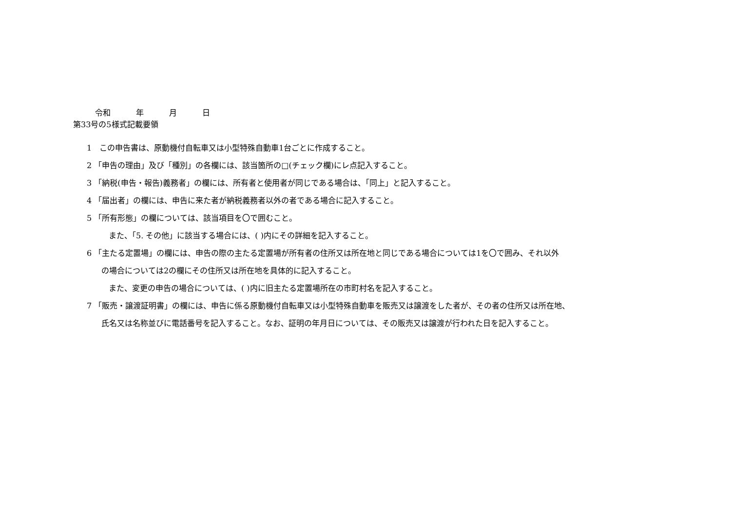令和 年 月 日
第33号の5様式記載要領
1　この申告書は、原動機付自転車又は小型特殊自動車1台ごとに作成すること。
2 「申告の理由」及び「種別」の各欄には、該当箇所の□(チェック欄)にレ点記入すること。
3 「納税(申告・報告)義務者」の欄には、所有者と使用者が同じである場合は、「同上」と記入すること。
4 「届出者」の欄には、申告に来た者が納税義務者以外の者である場合に記入すること。
5 「所有形態」の欄については、該当項目を〇で囲むこと。
また、「5. その他」に該当する場合には、( )内にその詳細を記入すること。
6 「主たる定置場」の欄には、申告の際の主たる定置場が所有者の住所又は所在地と同じである場合については1を〇で囲み、それ以外
の場合については2の欄にその住所又は所在地を具体的に記入すること。
また、変更の申告の場合については、( )内に旧主たる定置場所在の市町村名を記入すること。
7 「販売・譲渡証明書」の欄には、申告に係る原動機付自転車又は小型特殊自動車を販売又は譲渡をした者が、その者の住所又は所在地、
氏名又は名称並びに電話番号を記入すること。なお、証明の年月日については、その販売又は譲渡が行われた日を記入すること。